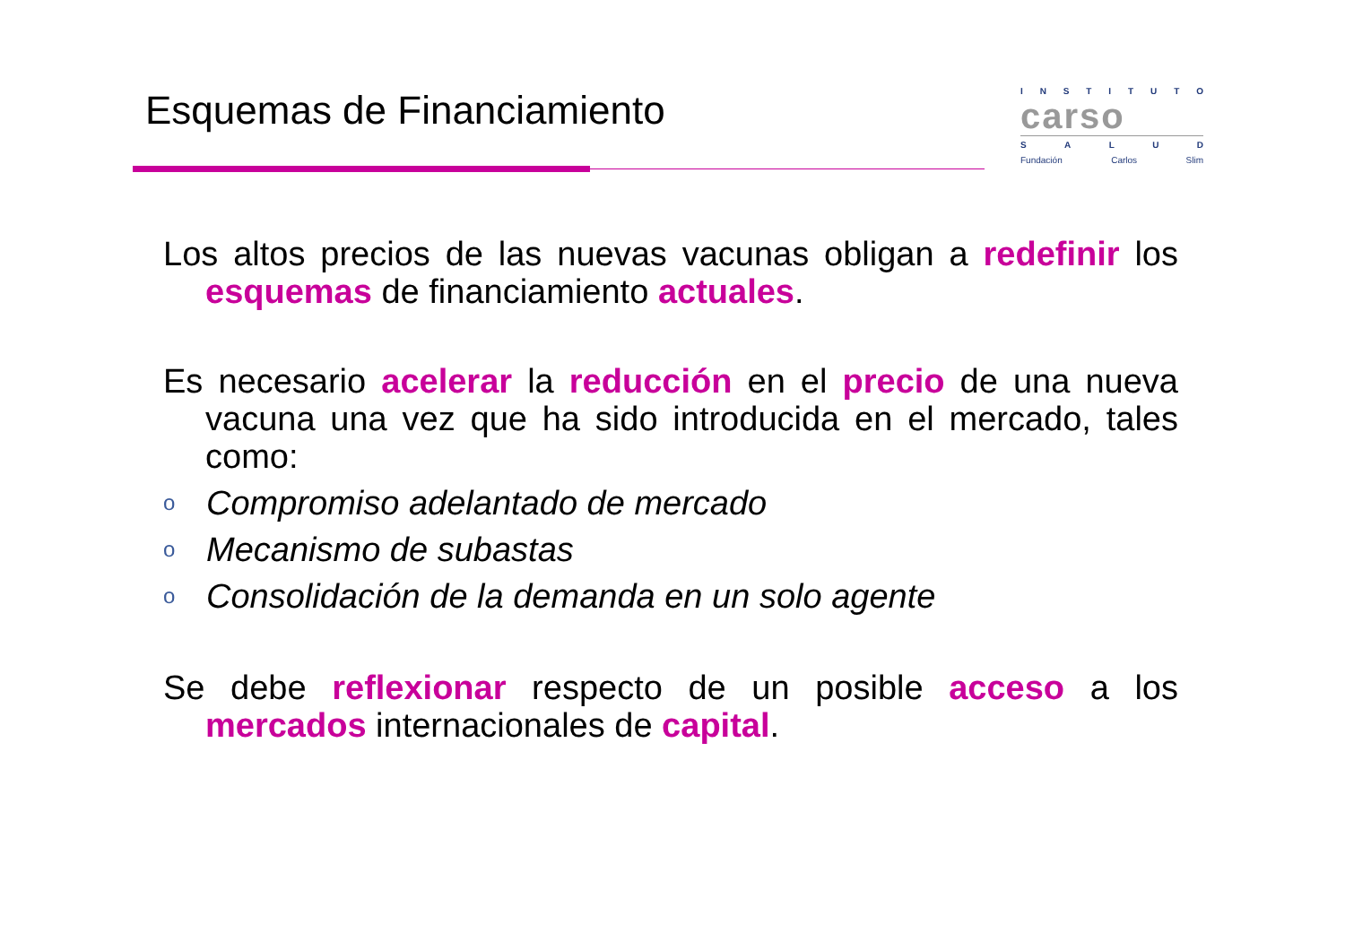Esquemas de Financiamiento
INSTITUTO
carso
SALUD
Fundación Carlos Slim
Los altos precios de las nuevas vacunas obligan a redefinir los esquemas de financiamiento actuales.
Es necesario acelerar la reducción en el precio de una nueva vacuna una vez que ha sido introducida en el mercado, tales como:
o Compromiso adelantado de mercado
o Mecanismo de subastas
o Consolidación de la demanda en un solo agente
Se debe reflexionar respecto de un posible acceso a los mercados internacionales de capital.